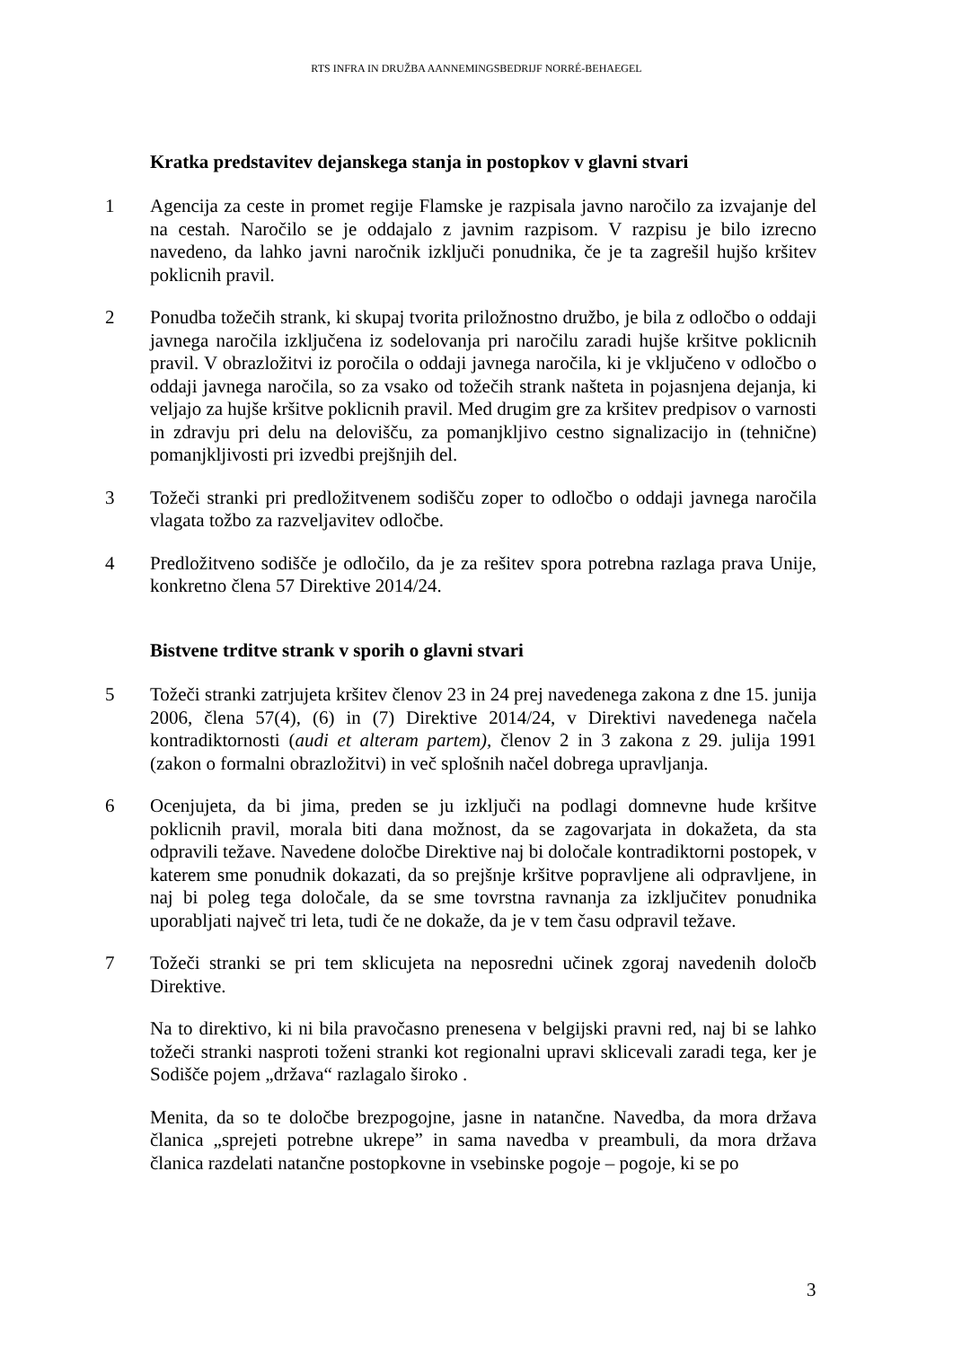RTS INFRA IN DRUŽBA AANNEMINGSBEDRIJF NORRÉ-BEHAEGEL
Kratka predstavitev dejanskega stanja in postopkov v glavni stvari
1 Agencija za ceste in promet regije Flamske je razpisala javno naročilo za izvajanje del na cestah. Naročilo se je oddajalo z javnim razpisom. V razpisu je bilo izrecno navedeno, da lahko javni naročnik izključi ponudnika, če je ta zagrešil hujšo kršitev poklicnih pravil.
2 Ponudba tožečih strank, ki skupaj tvorita priložnostno družbo, je bila z odločbo o oddaji javnega naročila izključena iz sodelovanja pri naročilu zaradi hujše kršitve poklicnih pravil. V obrazložitvi iz poročila o oddaji javnega naročila, ki je vključeno v odločbo o oddaji javnega naročila, so za vsako od tožečih strank našteta in pojasnjena dejanja, ki veljajo za hujše kršitve poklicnih pravil. Med drugim gre za kršitev predpisov o varnosti in zdravju pri delu na delovišču, za pomanjkljivo cestno signalizacijo in (tehnične) pomanjkljivosti pri izvedbi prejšnjih del.
3 Tožeči stranki pri predložitvenem sodišču zoper to odločbo o oddaji javnega naročila vlagata tožbo za razveljavitev odločbe.
4 Predložitveno sodišče je odločilo, da je za rešitev spora potrebna razlaga prava Unije, konkretno člena 57 Direktive 2014/24.
Bistvene trditve strank v sporih o glavni stvari
5 Tožeči stranki zatrjujeta kršitev členov 23 in 24 prej navedenega zakona z dne 15. junija 2006, člena 57(4), (6) in (7) Direktive 2014/24, v Direktivi navedenega načela kontradiktornosti (audi et alteram partem), členov 2 in 3 zakona z 29. julija 1991 (zakon o formalni obrazložitvi) in več splošnih načel dobrega upravljanja.
6 Ocenjujeta, da bi jima, preden se ju izključi na podlagi domnevne hude kršitve poklicnih pravil, morala biti dana možnost, da se zagovarjata in dokažeta, da sta odpravili težave. Navedene določbe Direktive naj bi določale kontradiktorni postopek, v katerem sme ponudnik dokazati, da so prejšnje kršitve popravljene ali odpravljene, in naj bi poleg tega določale, da se sme tovrstna ravnanja za izključitev ponudnika uporabljati največ tri leta, tudi če ne dokaže, da je v tem času odpravil težave.
7 Tožeči stranki se pri tem sklicujeta na neposredni učinek zgoraj navedenih določb Direktive.
Na to direktivo, ki ni bila pravočasno prenesena v belgijski pravni red, naj bi se lahko tožeči stranki nasproti toženi stranki kot regionalni upravi sklicevali zaradi tega, ker je Sodišče pojem „država“ razlagalo široko .
Menita, da so te določbe brezpogojne, jasne in natančne. Navedba, da mora država članica „sprejeti potrebne ukrepe” in sama navedba v preambuli, da mora država članica razdelati natančne postopkovne in vsebinske pogoje – pogoje, ki se po
3